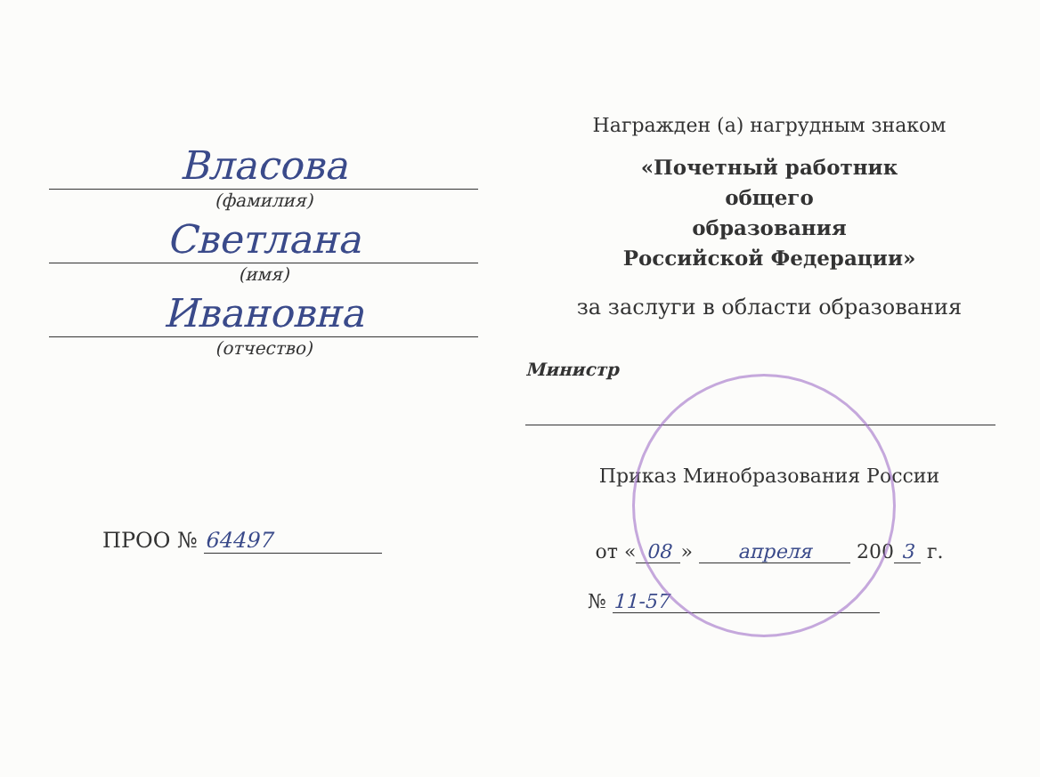Власова
(фамилия)
Светлана
(имя)
Ивановна
(отчество)
ПРОО № 64497
Награжден (а) нагрудным знаком
«Почетный работник
общего
образования
Российской Федерации»
за заслуги в области образования
Министр
Приказ Минобразования России
от « 08 » апреля 200 3 г.
№ 11-57